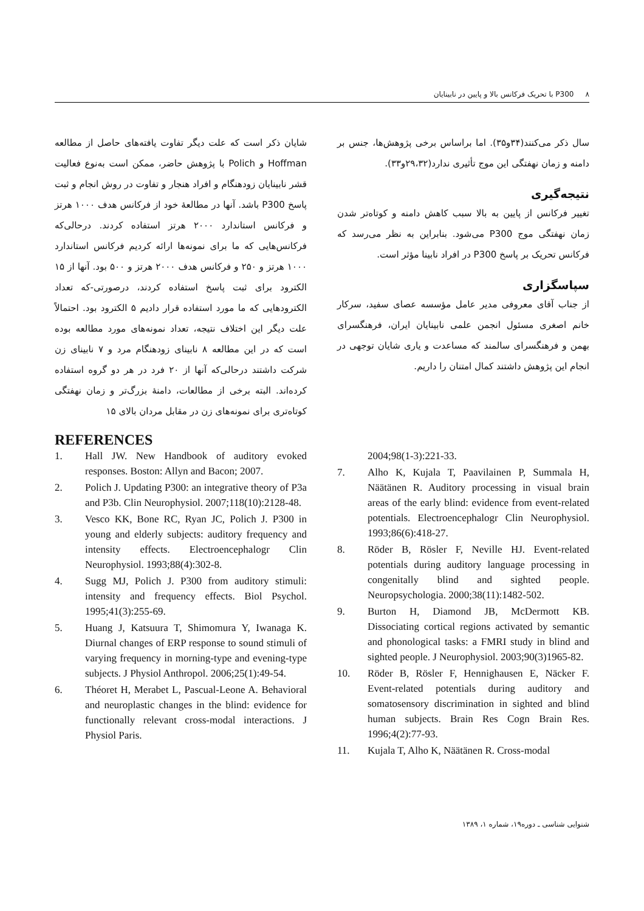۸ P300 با تحریک فرکانس بالا و پایین در نابینایان
شایان ذکر است که علت دیگر تفاوت یافته‌های حاصل از مطالعه Hoffman و Polich با پژوهش حاضر، ممکن است به‌نوع فعالیت قشر نابینایان زودهنگام و افراد هنجار و تفاوت در روش انجام و ثبت پاسخ P300 باشد. آنها در مطالعهٔ خود از فرکانس هدف ۱۰۰۰ هرتز و فرکانس استاندارد ۲۰۰۰ هرتز استفاده کردند. درحالی‌که فرکانس‌هایی که ما برای نمونه‌ها ارائه کردیم فرکانس استاندارد ۱۰۰۰ هرتز و ۲۵۰ و فرکانس هدف ۲۰۰۰ هرتز و ۵۰۰ بود. آنها از ۱۵ الکترود برای ثبت پاسخ استفاده کردند، درصورتی-که تعداد الکترودهایی که ما مورد استفاده قرار دادیم ۵ الکترود بود. احتمالاً علت دیگر این اختلاف نتیجه، تعداد نمونه‌های مورد مطالعه بوده است که در این مطالعه ۸ نابینای زودهنگام مرد و ۷ نابینای زن شرکت داشتند درحالی‌که آنها از ۲۰ فرد در هر دو گروه استفاده کرده‌اند. البته برخی از مطالعات، دامنهٔ بزرگ‌تر و زمان نهفتگی کوتاه‌تری برای نمونه‌های زن در مقابل مردان بالای ۱۵
سال ذکر می‌کنند(۳۴و۳۵). اما براساس برخی پژوهش‌ها، جنس بر دامنه و زمان نهفتگی این موج تأثیری ندارد(۲۹،۳۲و۳۳).
نتیجه‌گیری
تغییر فرکانس از پایین به بالا سبب کاهش دامنه و کوتاه‌تر شدن زمان نهفتگی موج P300 می‌شود. بنابراین به نظر می‌رسد که فرکانس تحریک بر پاسخ P300 در افراد نابینا مؤثر است.
سپاسگزاری
از جناب آقای معروفی مدیر عامل مؤسسه عصای سفید، سرکار خانم اصغری مسئول انجمن علمی نابینایان ایران، فرهنگسرای بهمن و فرهنگسرای سالمند که مساعدت و یاری شایان توجهی در انجام این پژوهش داشتند کمال امتنان را داریم.
REFERENCES
1. Hall JW. New Handbook of auditory evoked responses. Boston: Allyn and Bacon; 2007.
2. Polich J. Updating P300: an integrative theory of P3a and P3b. Clin Neurophysiol. 2007;118(10):2128-48.
3. Vesco KK, Bone RC, Ryan JC, Polich J. P300 in young and elderly subjects: auditory frequency and intensity effects. Electroencephalogr Clin Neurophysiol. 1993;88(4):302-8.
4. Sugg MJ, Polich J. P300 from auditory stimuli: intensity and frequency effects. Biol Psychol. 1995;41(3):255-69.
5. Huang J, Katsuura T, Shimomura Y, Iwanaga K. Diurnal changes of ERP response to sound stimuli of varying frequency in morning-type and evening-type subjects. J Physiol Anthropol. 2006;25(1):49-54.
6. Théoret H, Merabet L, Pascual-Leone A. Behavioral and neuroplastic changes in the blind: evidence for functionally relevant cross-modal interactions. J Physiol Paris.
2004;98(1-3):221-33.
7. Alho K, Kujala T, Paavilainen P, Summala H, Näätänen R. Auditory processing in visual brain areas of the early blind: evidence from event-related potentials. Electroencephalogr Clin Neurophysiol. 1993;86(6):418-27.
8. Röder B, Rösler F, Neville HJ. Event-related potentials during auditory language processing in congenitally blind and sighted people. Neuropsychologia. 2000;38(11):1482-502.
9. Burton H, Diamond JB, McDermott KB. Dissociating cortical regions activated by semantic and phonological tasks: a FMRI study in blind and sighted people. J Neurophysiol. 2003;90(3)1965-82.
10. Röder B, Rösler F, Hennighausen E, Näcker F. Event-related potentials during auditory and somatosensory discrimination in sighted and blind human subjects. Brain Res Cogn Brain Res. 1996;4(2):77-93.
11. Kujala T, Alho K, Näätänen R. Cross-modal
شنوایی شناسی ـ دوره۱۹، شماره ۱، ۱۳۸۹